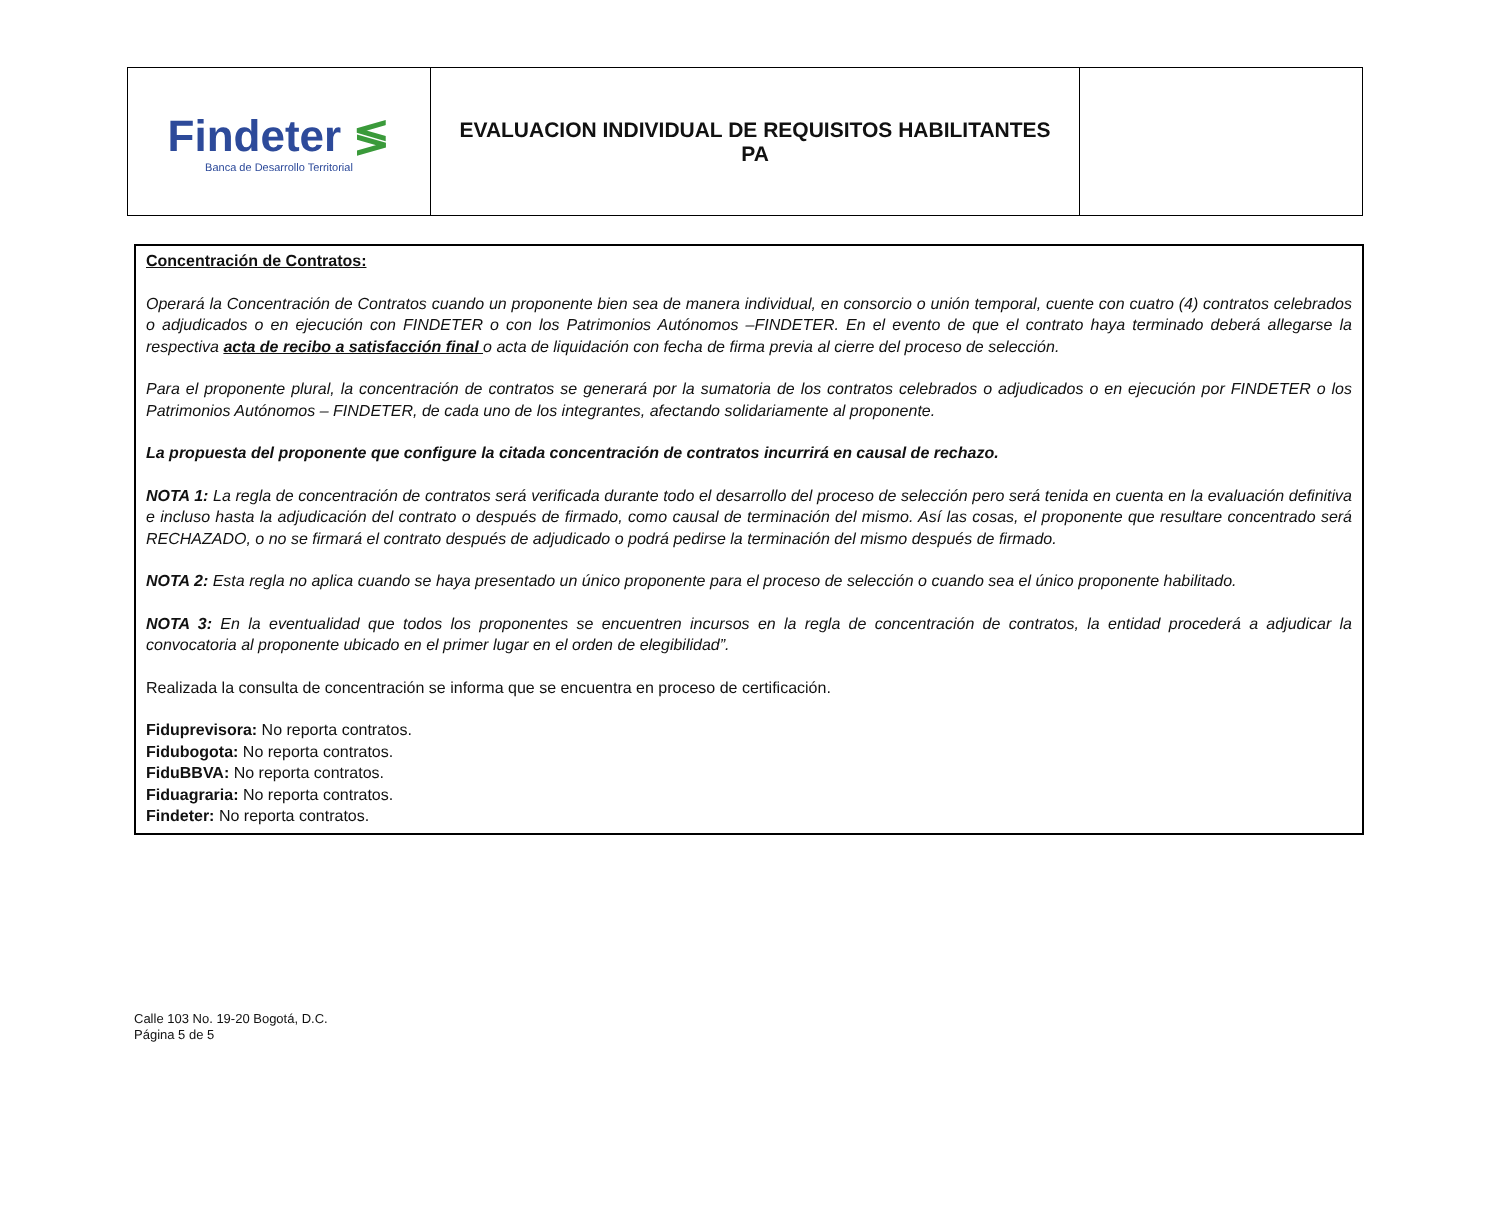| Findeter ≶ Banca de Desarrollo Territorial | EVALUACION INDIVIDUAL DE REQUISITOS HABILITANTES PA | |
Concentración de Contratos:
Operará la Concentración de Contratos cuando un proponente bien sea de manera individual, en consorcio o unión temporal, cuente con cuatro (4) contratos celebrados o adjudicados o en ejecución con FINDETER o con los Patrimonios Autónomos –FINDETER. En el evento de que el contrato haya terminado deberá allegarse la respectiva acta de recibo a satisfacción final o acta de liquidación con fecha de firma previa al cierre del proceso de selección.
Para el proponente plural, la concentración de contratos se generará por la sumatoria de los contratos celebrados o adjudicados o en ejecución por FINDETER o los Patrimonios Autónomos – FINDETER, de cada uno de los integrantes, afectando solidariamente al proponente.
La propuesta del proponente que configure la citada concentración de contratos incurrirá en causal de rechazo.
NOTA 1: La regla de concentración de contratos será verificada durante todo el desarrollo del proceso de selección pero será tenida en cuenta en la evaluación definitiva e incluso hasta la adjudicación del contrato o después de firmado, como causal de terminación del mismo. Así las cosas, el proponente que resultare concentrado será RECHAZADO, o no se firmará el contrato después de adjudicado o podrá pedirse la terminación del mismo después de firmado.
NOTA 2: Esta regla no aplica cuando se haya presentado un único proponente para el proceso de selección o cuando sea el único proponente habilitado.
NOTA 3: En la eventualidad que todos los proponentes se encuentren incursos en la regla de concentración de contratos, la entidad procederá a adjudicar la convocatoria al proponente ubicado en el primer lugar en el orden de elegibilidad”.
Realizada la consulta de concentración se informa que se encuentra en proceso de certificación.
Fiduprevisora: No reporta contratos.
Fidubogota: No reporta contratos.
FiduBBVA: No reporta contratos.
Fiduagraria: No reporta contratos.
Findeter: No reporta contratos.
Calle 103 No. 19-20 Bogotá, D.C.
Página 5 de 5